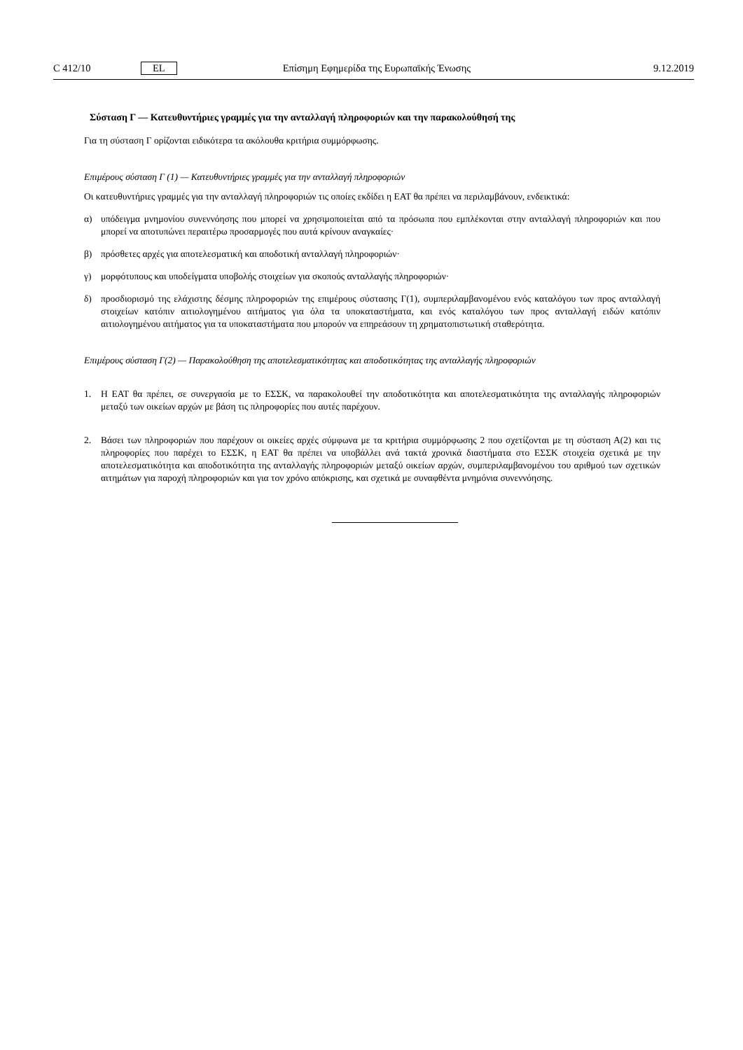C 412/10 EL Επίσημη Εφημερίδα της Ευρωπαϊκής Ένωσης 9.12.2019
Σύσταση Γ — Κατευθυντήριες γραμμές για την ανταλλαγή πληροφοριών και την παρακολούθησή της
Για τη σύσταση Γ ορίζονται ειδικότερα τα ακόλουθα κριτήρια συμμόρφωσης.
Επιμέρους σύσταση Γ (1) — Κατευθυντήριες γραμμές για την ανταλλαγή πληροφοριών
Οι κατευθυντήριες γραμμές για την ανταλλαγή πληροφοριών τις οποίες εκδίδει η ΕΑΤ θα πρέπει να περιλαμβάνουν, ενδεικτικά:
α) υπόδειγμα μνημονίου συνεννόησης που μπορεί να χρησιμοποιείται από τα πρόσωπα που εμπλέκονται στην ανταλλαγή πληροφοριών και που μπορεί να αποτυπώνει περαιτέρω προσαρμογές που αυτά κρίνουν αναγκαίες·
β) πρόσθετες αρχές για αποτελεσματική και αποδοτική ανταλλαγή πληροφοριών·
γ) μορφότυπους και υποδείγματα υποβολής στοιχείων για σκοπούς ανταλλαγής πληροφοριών·
δ) προσδιορισμό της ελάχιστης δέσμης πληροφοριών της επιμέρους σύστασης Γ(1), συμπεριλαμβανομένου ενός καταλόγου των προς ανταλλαγή στοιχείων κατόπιν αιτιολογημένου αιτήματος για όλα τα υποκαταστήματα, και ενός καταλόγου των προς ανταλλαγή ειδών κατόπιν αιτιολογημένου αιτήματος για τα υποκαταστήματα που μπορούν να επηρεάσουν τη χρηματοπιστωτική σταθερότητα.
Επιμέρους σύσταση Γ(2) — Παρακολούθηση της αποτελεσματικότητας και αποδοτικότητας της ανταλλαγής πληροφοριών
1. Η ΕΑΤ θα πρέπει, σε συνεργασία με το ΕΣΣΚ, να παρακολουθεί την αποδοτικότητα και αποτελεσματικότητα της ανταλλαγής πληροφοριών μεταξύ των οικείων αρχών με βάση τις πληροφορίες που αυτές παρέχουν.
2. Βάσει των πληροφοριών που παρέχουν οι οικείες αρχές σύμφωνα με τα κριτήρια συμμόρφωσης 2 που σχετίζονται με τη σύσταση Α(2) και τις πληροφορίες που παρέχει το ΕΣΣΚ, η ΕΑΤ θα πρέπει να υποβάλλει ανά τακτά χρονικά διαστήματα στο ΕΣΣΚ στοιχεία σχετικά με την αποτελεσματικότητα και αποδοτικότητα της ανταλλαγής πληροφοριών μεταξύ οικείων αρχών, συμπεριλαμβανομένου του αριθμού των σχετικών αιτημάτων για παροχή πληροφοριών και για τον χρόνο απόκρισης, και σχετικά με συναφθέντα μνημόνια συνεννόησης.